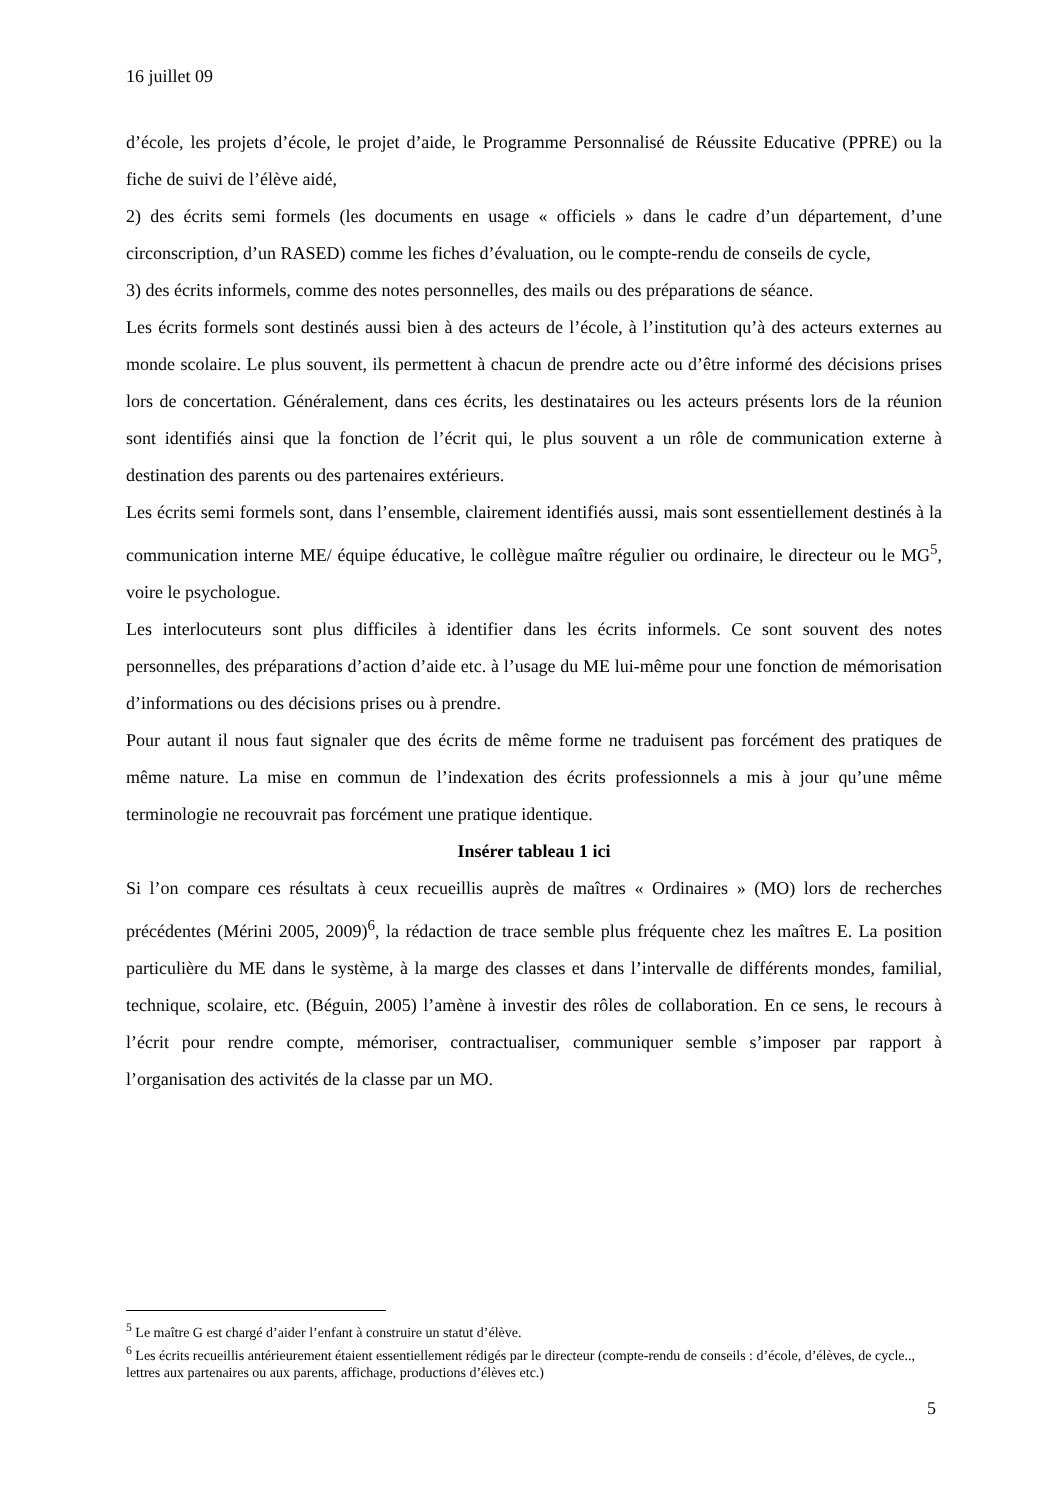16 juillet 09
d’école, les projets d’école, le projet d’aide, le Programme Personnalisé de Réussite Educative (PPRE) ou la fiche de suivi de l’élève aidé,
2) des écrits semi formels (les documents en usage « officiels » dans le cadre d’un département, d’une circonscription, d’un RASED) comme les fiches d’évaluation, ou le compte-rendu de conseils de cycle,
3) des écrits informels, comme des notes personnelles, des mails ou des préparations de séance.
Les écrits formels sont destinés aussi bien à des acteurs de l’école, à l’institution qu’à des acteurs externes au monde scolaire. Le plus souvent, ils permettent à chacun de prendre acte ou d’être informé des décisions prises lors de concertation. Généralement, dans ces écrits, les destinataires ou les acteurs présents lors de la réunion sont identifiés ainsi que la fonction de l’écrit qui, le plus souvent a un rôle de communication externe à destination des parents ou des partenaires extérieurs.
Les écrits semi formels sont, dans l’ensemble, clairement identifiés aussi, mais sont essentiellement destinés à la communication interne ME/ équipe éducative, le collègue maître régulier ou ordinaire, le directeur ou le MG<sup>5</sup>, voire le psychologue.
Les interlocuteurs sont plus difficiles à identifier dans les écrits informels. Ce sont souvent des notes personnelles, des préparations d’action d’aide etc. à l’usage du ME lui-même pour une fonction de mémorisation d’informations ou des décisions prises ou à prendre.
Pour autant il nous faut signaler que des écrits de même forme ne traduisent pas forcément des pratiques de même nature. La mise en commun de l’indexation des écrits professionnels a mis à jour qu’une même terminologie ne recouvrait pas forcément une pratique identique.
Insérer tableau 1 ici
Si l’on compare ces résultats à ceux recueillis auprès de maîtres « Ordinaires » (MO) lors de recherches précédentes (Mérini 2005, 2009)<sup>6</sup>, la rédaction de trace semble plus fréquente chez les maîtres E. La position particulière du ME dans le système, à la marge des classes et dans l’intervalle de différents mondes, familial, technique, scolaire, etc. (Béguin, 2005) l’amène à investir des rôles de collaboration. En ce sens, le recours à l’écrit pour rendre compte, mémoriser, contractualiser, communiquer semble s’imposer par rapport à l’organisation des activités de la classe par un MO.
<sup>5</sup> Le maître G est chargé d’aider l’enfant à construire un statut d’élève.
<sup>6</sup> Les écrits recueillis antérieurement étaient essentiellement rédigés par le directeur (compte-rendu de conseils : d’école, d’élèves, de cycle.., lettres aux partenaires ou aux parents, affichage, productions d’élèves etc.)
5